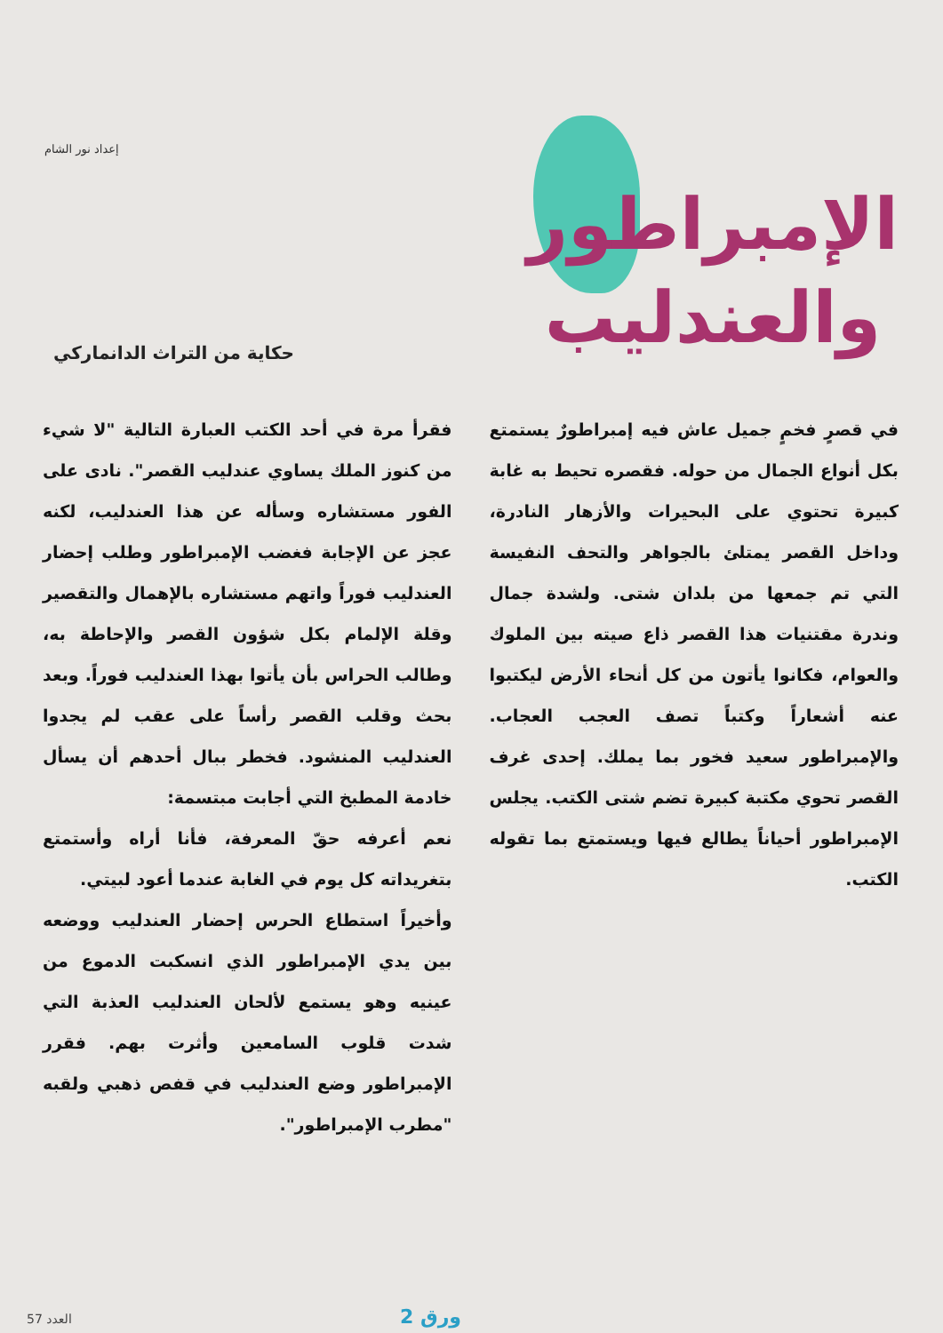إعداد نور الشام
الإمبراطور
والعندليب
حكاية من التراث الدانماركي
في قصرٍ فخمٍ جميل عاش فيه إمبراطورٌ يستمتع بكل أنواع الجمال من حوله. فقصره تحيط به غابة كبيرة تحتوي على البحيرات والأزهار النادرة، وداخل القصر يمتلئ بالجواهر والتحف النفيسة التي تم جمعها من بلدان شتى. ولشدة جمال وندرة مقتنيات هذا القصر ذاع صيته بين الملوك والعوام، فكانوا يأتون من كل أنحاء الأرض ليكتبوا عنه أشعاراً وكتباً تصف العجب العجاب. والإمبراطور سعيد فخور بما يملك. إحدى غرف القصر تحوي مكتبة كبيرة تضم شتى الكتب. يجلس الإمبراطور أحياناً يطالع فيها ويستمتع بما تقوله الكتب.
فقرأ مرة في أحد الكتب العبارة التالية "لا شيء من كنوز الملك يساوي عندليب القصر". نادى على الفور مستشاره وسأله عن هذا العندليب، لكنه عجز عن الإجابة فغضب الإمبراطور وطلب إحضار العندليب فوراً واتهم مستشاره بالإهمال والتقصير وقلة الإلمام بكل شؤون القصر والإحاطة به، وطالب الحراس بأن يأتوا بهذا العندليب فوراً. وبعد بحث وقلب القصر رأساً على عقب لم يجدوا العندليب المنشود. فخطر ببال أحدهم أن يسأل خادمة المطبخ التي أجابت مبتسمة:
نعم أعرفه حقّ المعرفة، فأنا أراه وأستمتع بتغريداته كل يوم في الغابة عندما أعود لبيتي.
وأخيراً استطاع الحرس إحضار العندليب ووضعه بين يدي الإمبراطور الذي انسكبت الدموع من عينيه وهو يستمع لألحان العندليب العذبة التي شدت قلوب السامعين وأثرت بهم. فقرر الإمبراطور وضع العندليب في قفص ذهبي ولقبه "مطرب الإمبراطور".
ورق 2
العدد 57